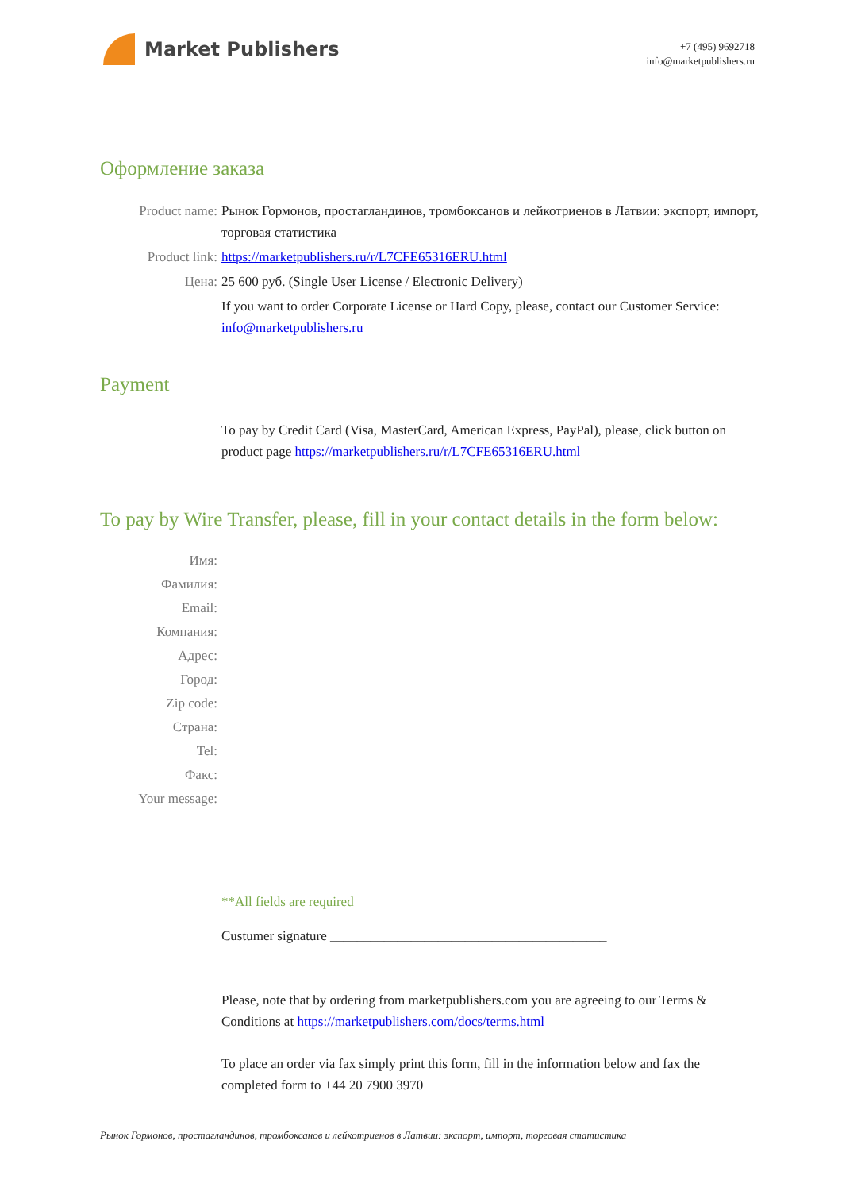Market Publishers
+7 (495) 9692718
info@marketpublishers.ru
Оформление заказа
Product name: Рынок Гормонов, простагландинов, тромбоксанов и лейкотриенов в Латвии: экспорт, импорт, торговая статистика
Product link: https://marketpublishers.ru/r/L7CFE65316ERU.html
Цена: 25 600 руб. (Single User License / Electronic Delivery)
If you want to order Corporate License or Hard Copy, please, contact our Customer Service:
info@marketpublishers.ru
Payment
To pay by Credit Card (Visa, MasterCard, American Express, PayPal), please, click button on product page https://marketpublishers.ru/r/L7CFE65316ERU.html
To pay by Wire Transfer, please, fill in your contact details in the form below:
Имя:
Фамилия:
Email:
Компания:
Адрес:
Город:
Zip code:
Страна:
Tel:
Факс:
Your message:
**All fields are required
Custumer signature _________________________________________
Please, note that by ordering from marketpublishers.com you are agreeing to our Terms & Conditions at https://marketpublishers.com/docs/terms.html
To place an order via fax simply print this form, fill in the information below and fax the completed form to +44 20 7900 3970
Рынок Гормонов, простагландинов, тромбоксанов и лейкотриенов в Латвии: экспорт, импорт, торговая статистика